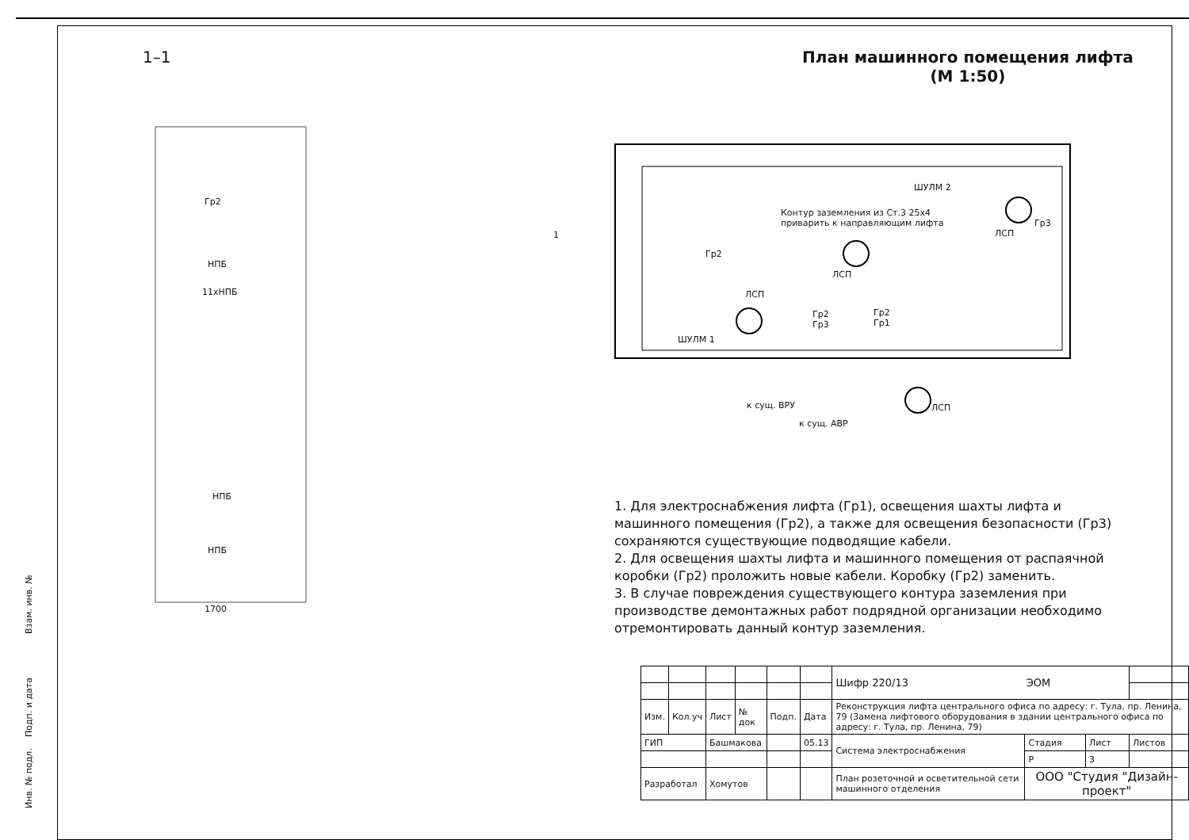1–1 План машинного помещения лифта
(М 1:50)
Гр2
НПБ
11хНПБ
НПБ
НПБ
1700
ШУЛМ 2
Контур заземления из Ст.3 25х4
приварить к направляющим лифта
Гр2
ЛСП
ЛСП
ЛСП
Гр3
ШУЛМ 1
Гр2
Гр3
Гр2
Гр1
к сущ. ВРУ
к сущ. АВР
ЛСП
1
1. Для электроснабжения лифта (Гр1), освещения шахты лифта и машинного помещения (Гр2), а также для освещения безопасности (Гр3) сохраняются существующие подводящие кабели.
2. Для освещения шахты лифта и машинного помещения от распаячной коробки (Гр2) проложить новые кабели. Коробку (Гр2) заменить.
3. В случае повреждения существующего контура заземления при производстве демонтажных работ подрядной организации необходимо отремонтировать данный контур заземления.
| | | | | | | Шифр 220/13 ЭОМ | | | |
| Изм. | Кол.уч | Лист | № док | Подп. | Дата | Реконструкция лифта центрального офиса по адресу: г. Тула, пр. Ленина, 79 (Замена лифтового оборудования в здании центрального офиса по адресу: г. Тула, пр. Ленина, 79) | | | |
| ГИП | | Башмакова | | | 05.13 | Система электроснабжения | Стадия | Лист | Листов |
| | | | | | | | Р | 3 | |
| Разработал | | Хомутов | | | | План розеточной и осветительной сети машинного отделения | ООО "Студия "Дизайн-проект" | | |
Взам. инв. №
Подп. и дата
Инв. № подл.